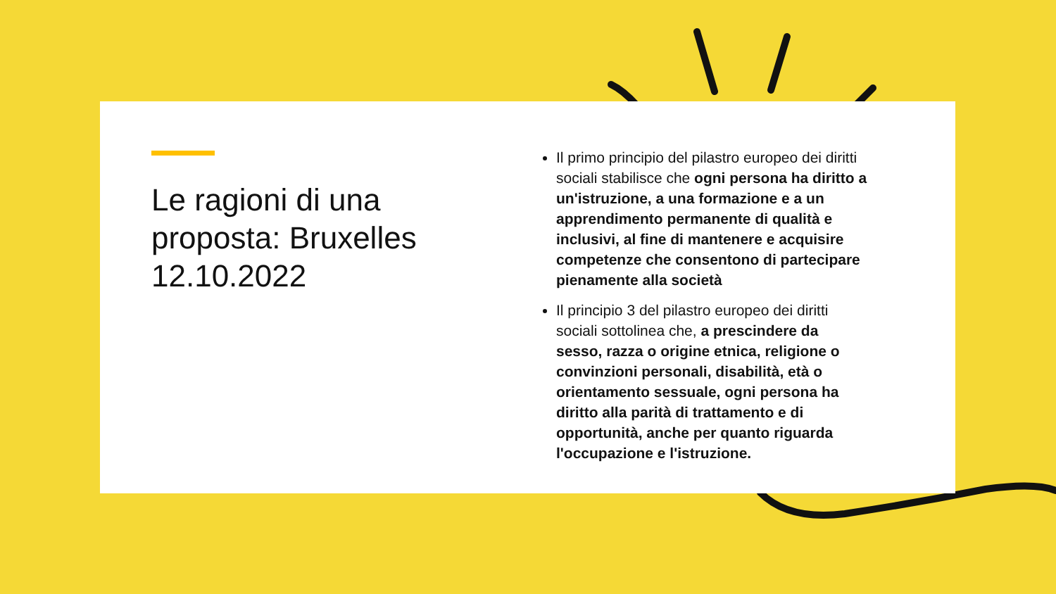Le ragioni di una proposta: Bruxelles 12.10.2022
Il primo principio del pilastro europeo dei diritti sociali stabilisce che ogni persona ha diritto a un'istruzione, a una formazione e a un apprendimento permanente di qualità e inclusivi, al fine di mantenere e acquisire competenze che consentono di partecipare pienamente alla società
Il principio 3 del pilastro europeo dei diritti sociali sottolinea che, a prescindere da sesso, razza o origine etnica, religione o convinzioni personali, disabilità, età o orientamento sessuale, ogni persona ha diritto alla parità di trattamento e di opportunità, anche per quanto riguarda l'occupazione e l'istruzione.